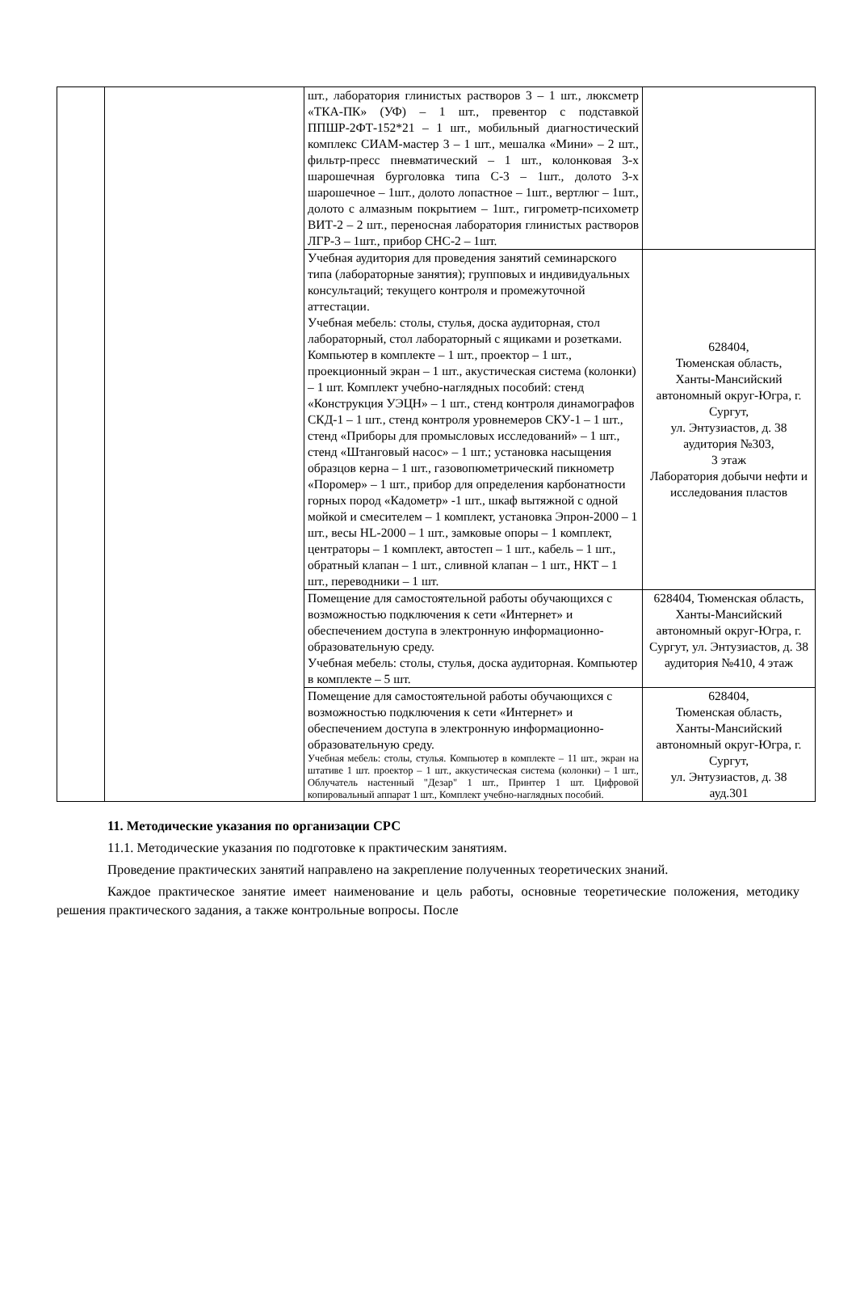| | | шт., лаборатория глинистых растворов 3 – 1 шт., люксметр «ТКА-ПК» (УФ) – 1 шт., превентор с подставкой ППШР-2ФТ-152*21 – 1 шт., мобильный диагностический комплекс СИАМ-мастер 3 – 1 шт., мешалка «Мини» – 2 шт., фильтр-пресс пневматический – 1 шт., колонковая 3-х шарошечная бурголовка типа С-3 – 1шт., долото 3-х шарошечное – 1шт., долото лопастное – 1шт., вертлюг – 1шт., долото с алмазным покрытием – 1шт., гигрометр-психометр ВИТ-2 – 2 шт., переносная лаборатория глинистых растворов ЛГР-3 – 1шт., прибор СНС-2 – 1шт. | |
| | | Учебная аудитория для проведения занятий семинарского типа (лабораторные занятия); групповых и индивидуальных консультаций; текущего контроля и промежуточной аттестации. Учебная мебель: столы, стулья, доска аудиторная, стол лабораторный, стол лабораторный с ящиками и розетками. Компьютер в комплекте – 1 шт., проектор – 1 шт., проекционный экран – 1 шт., акустическая система (колонки) – 1 шт. Комплект учебно-наглядных пособий: стенд «Конструкция УЭЦН» – 1 шт., стенд контроля динамографов СКД-1 – 1 шт., стенд контроля уровнемеров СКУ-1 – 1 шт., стенд «Приборы для промысловых исследований» – 1 шт., стенд «Штанговый насос» – 1 шт.; установка насыщения образцов керна – 1 шт., газовопюметрический пикнометр «Поромер» – 1 шт., прибор для определения карбонатности горных пород «Кадометр» -1 шт., шкаф вытяжной с одной мойкой и смесителем – 1 комплект, установка Эпрон-2000 – 1 шт., весы HL-2000 – 1 шт., замковые опоры – 1 комплект, центраторы – 1 комплект, автостеп – 1 шт., кабель – 1 шт., обратный клапан – 1 шт., сливной клапан – 1 шт., НКТ – 1 шт., переводники – 1 шт. | 628404, Тюменская область, Ханты-Мансийский автономный округ-Югра, г. Сургут, ул. Энтузиастов, д. 38 аудитория №303, 3 этаж Лаборатория добычи нефти и исследования пластов |
| | | Помещение для самостоятельной работы обучающихся с возможностью подключения к сети «Интернет» и обеспечением доступа в электронную информационно-образовательную среду. Учебная мебель: столы, стулья, доска аудиторная. Компьютер в комплекте – 5 шт. | 628404, Тюменская область, Ханты-Мансийский автономный округ-Югра, г. Сургут, ул. Энтузиастов, д. 38 аудитория №410, 4 этаж |
| | | Помещение для самостоятельной работы обучающихся с возможностью подключения к сети «Интернет» и обеспечением доступа в электронную информационно-образовательную среду. Учебная мебель: столы, стулья. Компьютер в комплекте – 11 шт., экран на штативе 1 шт. проектор – 1 шт., аккустическая система (колонки) – 1 шт., Облучатель настенный "Дезар" 1 шт., Принтер 1 шт. Цифровой копировальный аппарат 1 шт., Комплект учебно-наглядных пособий. | 628404, Тюменская область, Ханты-Мансийский автономный округ-Югра, г. Сургут, ул. Энтузиастов, д. 38 ауд.301 |
11. Методические указания по организации СРС
11.1. Методические указания по подготовке к практическим занятиям.
Проведение практических занятий направлено на закрепление полученных теоретических знаний.
Каждое практическое занятие имеет наименование и цель работы, основные теоретические положения, методику решения практического задания, а также контрольные вопросы. После